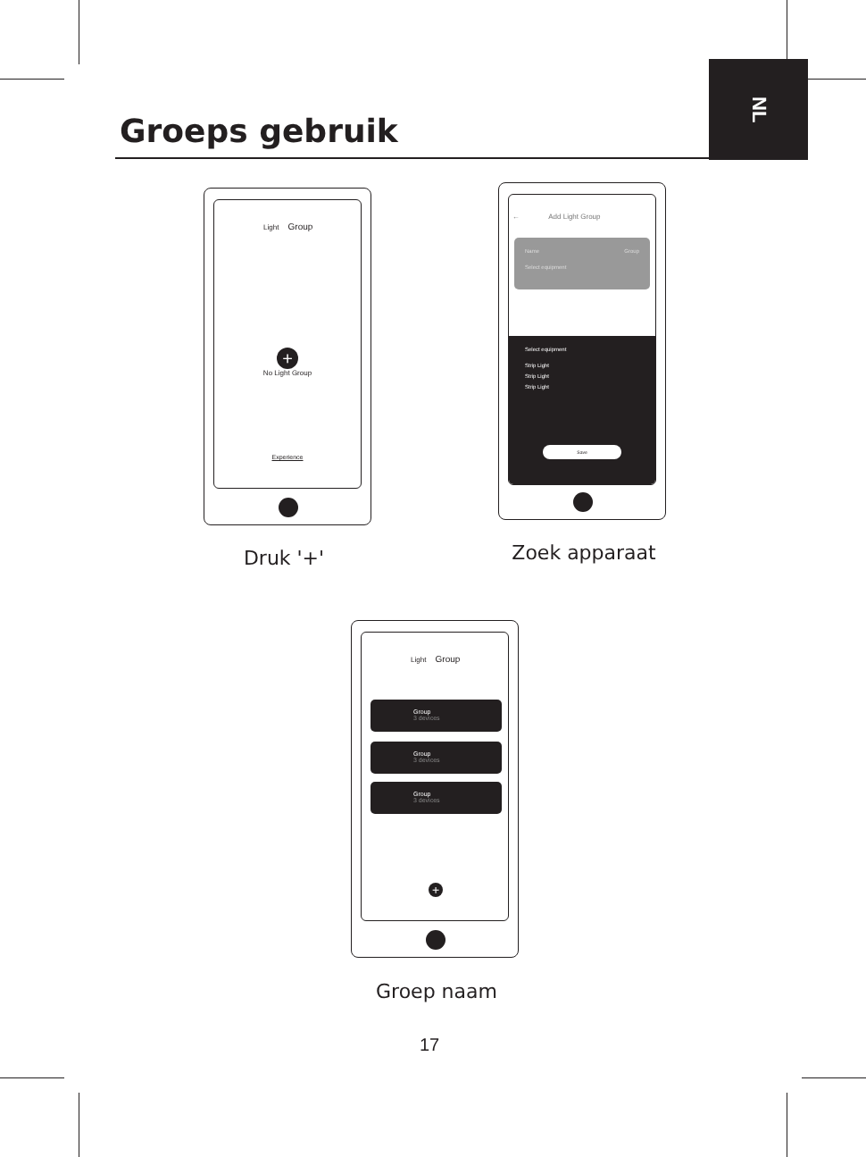Groeps gebruik
NL
Light Group
+
No Light Group
Experience
Druk '+'
← Add Light Group
Name Group
Select equipment
Select equipment
Strip Light
Strip Light
Strip Light
Save
Zoek apparaat
Light Group
Group
3 devices
Group
3 devices
Group
3 devices
+
Groep naam
17